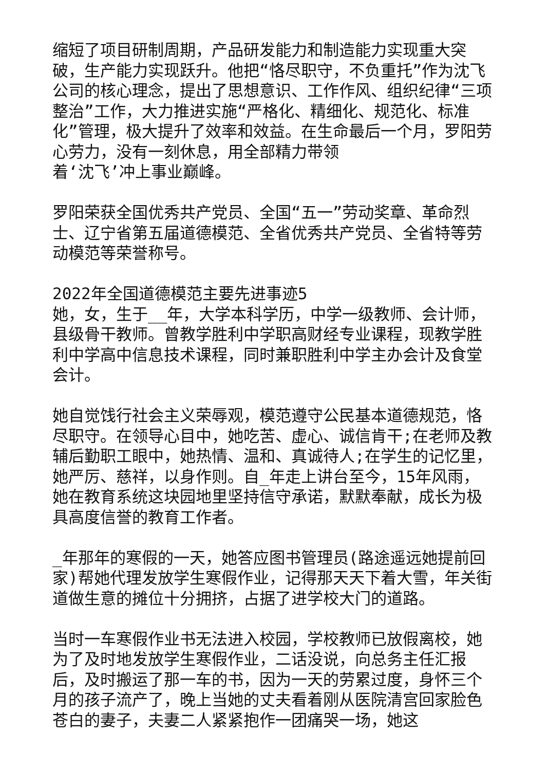缩短了项目研制周期，产品研发能力和制造能力实现重大突破，生产能力实现跃升。他把“恪尽职守，不负重托”作为沈飞公司的核心理念，提出了思想意识、工作作风、组织纪律“三项整治”工作，大力推进实施“严格化、精细化、规范化、标准化”管理，极大提升了效率和效益。在生命最后一个月，罗阳劳心劳力，没有一刻休息，用全部精力带领
着‘沈飞’冲上事业巅峰。
罗阳荣获全国优秀共产党员、全国“五一”劳动奖章、革命烈士、辽宁省第五届道德模范、全省优秀共产党员、全省特等劳动模范等荣誉称号。
2022年全国道德模范主要先进事迹5
她，女，生于__年，大学本科学历，中学一级教师、会计师，县级骨干教师。曾教学胜利中学职高财经专业课程，现教学胜利中学高中信息技术课程，同时兼职胜利中学主办会计及食堂会计。
她自觉饯行社会主义荣辱观，模范遵守公民基本道德规范，恪尽职守。在领导心目中，她吃苦、虚心、诚信肯干;在老师及教辅后勤职工眼中，她热情、温和、真诚待人;在学生的记忆里，她严厉、慈祥，以身作则。自_年走上讲台至今，15年风雨，她在教育系统这块园地里坚持信守承诺，默默奉献，成长为极具高度信誉的教育工作者。
_年那年的寒假的一天，她答应图书管理员(路途遥远她提前回家)帮她代理发放学生寒假作业，记得那天天下着大雪，年关街道做生意的摊位十分拥挤，占据了进学校大门的道路。
当时一车寒假作业书无法进入校园，学校教师已放假离校，她为了及时地发放学生寒假作业，二话没说，向总务主任汇报后，及时搬运了那一车的书，因为一天的劳累过度，身怀三个月的孩子流产了，晚上当她的丈夫看着刚从医院清宫回家脸色苍白的妻子，夫妻二人紧紧抱作一团痛哭一场，她这